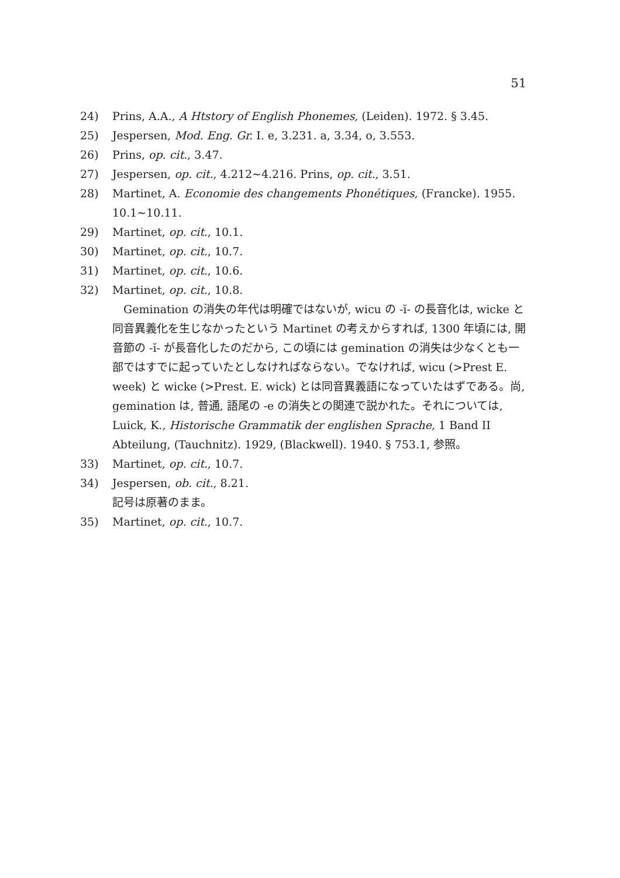51
24) Prins, A.A., A Htstory of English Phonemes, (Leiden). 1972. § 3.45.
25) Jespersen, Mod. Eng. Gr. I. e, 3.231. a, 3.34, o, 3.553.
26) Prins, op. cit., 3.47.
27) Jespersen, op. cit., 4.212~4.216. Prins, op. cit., 3.51.
28) Martinet, A. Economie des changements Phonétiques, (Francke). 1955. 10.1~10.11.
29) Martinet, op. cit., 10.1.
30) Martinet, op. cit., 10.7.
31) Martinet, op. cit., 10.6.
32) Martinet, op. cit., 10.8.
　Gemination の消失の年代は明確ではないが, wicu の -ĭ- の長音化は, wicke と同音異義化を生じなかったという Martinet の考えからすれば, 1300 年頃には, 開音節の -ĭ- が長音化したのだから, この頃には gemination の消失は少なくとも一部ではすでに起っていたとしなければならない。でなければ, wicu (>Prest E. week) と wicke (>Prest. E. wick) とは同音異義語になっていたはずである。尚, gemination は, 普通, 語尾の -e の消失との関連で説かれた。それについては, Luick, K., Historische Grammatik der englishen Sprache, 1 Band II Abteilung, (Tauchnitz). 1929, (Blackwell). 1940. § 753.1, 参照。
33) Martinet, op. cit., 10.7.
34) Jespersen, ob. cit., 8.21.
記号は原著のまま。
35) Martinet, op. cit., 10.7.